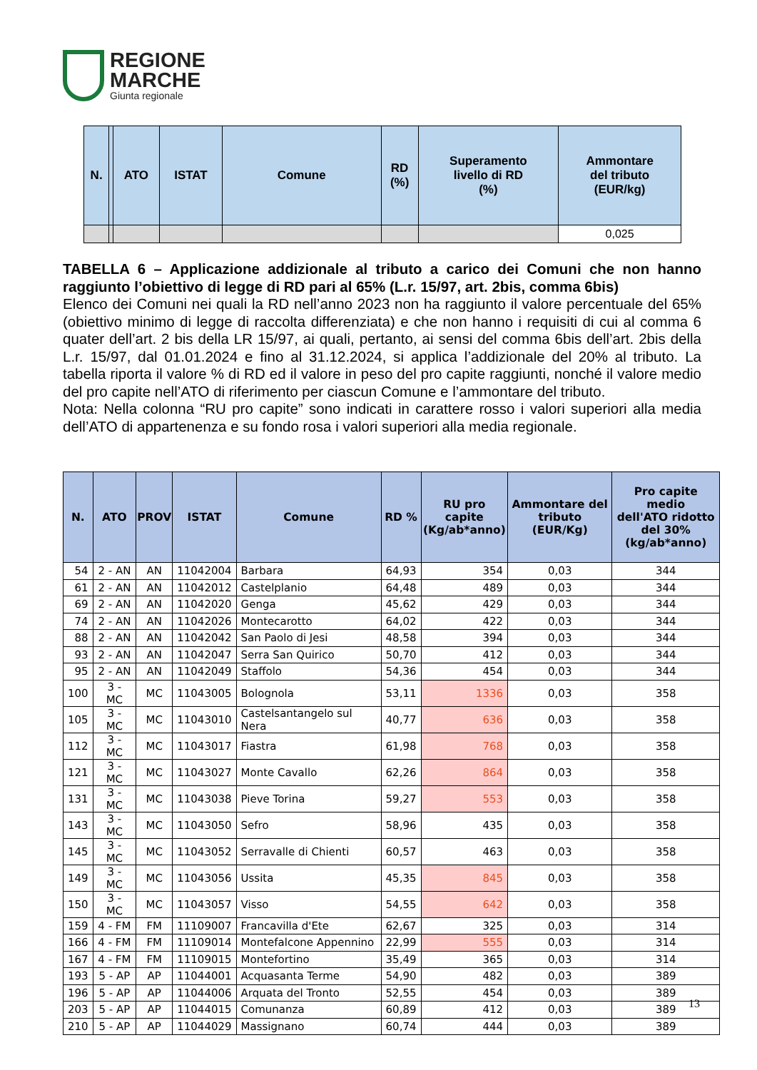REGIONE
MARCHE
Giunta regionale
| N. | | ATO | ISTAT | Comune | RD (%) | Superamento livello di RD (%) | Ammontare del tributo (EUR/kg) |
| --- | --- | --- | --- | --- | --- | --- | --- |
| | | | | | | | 0,025 |
TABELLA 6 – Applicazione addizionale al tributo a carico dei Comuni che non hanno raggiunto l’obiettivo di legge di RD pari al 65% (L.r. 15/97, art. 2bis, comma 6bis)
Elenco dei Comuni nei quali la RD nell’anno 2023 non ha raggiunto il valore percentuale del 65% (obiettivo minimo di legge di raccolta differenziata) e che non hanno i requisiti di cui al comma 6 quater dell’art. 2 bis della LR 15/97, ai quali, pertanto, ai sensi del comma 6bis dell’art. 2bis della L.r. 15/97, dal 01.01.2024 e fino al 31.12.2024, si applica l’addizionale del 20% al tributo. La tabella riporta il valore % di RD ed il valore in peso del pro capite raggiunti, nonché il valore medio del pro capite nell’ATO di riferimento per ciascun Comune e l’ammontare del tributo.
Nota: Nella colonna “RU pro capite” sono indicati in carattere rosso i valori superiori alla media dell’ATO di appartenenza e su fondo rosa i valori superiori alla media regionale.
| N. | ATO | PROV | ISTAT | Comune | RD % | RU pro capite (Kg/ab*anno) | Ammontare del tributo (EUR/Kg) | Pro capite medio dell'ATO ridotto del 30% (kg/ab*anno) |
| --- | --- | --- | --- | --- | --- | --- | --- | --- |
| 54 | 2 - AN | AN | 11042004 | Barbara | 64,93 | 354 | 0,03 | 344 |
| 61 | 2 - AN | AN | 11042012 | Castelplanio | 64,48 | 489 | 0,03 | 344 |
| 69 | 2 - AN | AN | 11042020 | Genga | 45,62 | 429 | 0,03 | 344 |
| 74 | 2 - AN | AN | 11042026 | Montecarotto | 64,02 | 422 | 0,03 | 344 |
| 88 | 2 - AN | AN | 11042042 | San Paolo di Jesi | 48,58 | 394 | 0,03 | 344 |
| 93 | 2 - AN | AN | 11042047 | Serra San Quirico | 50,70 | 412 | 0,03 | 344 |
| 95 | 2 - AN | AN | 11042049 | Staffolo | 54,36 | 454 | 0,03 | 344 |
| 100 | 3 - MC | MC | 11043005 | Bolognola | 53,11 | 1336 | 0,03 | 358 |
| 105 | 3 - MC | MC | 11043010 | Castelsantangelo sul Nera | 40,77 | 636 | 0,03 | 358 |
| 112 | 3 - MC | MC | 11043017 | Fiastra | 61,98 | 768 | 0,03 | 358 |
| 121 | 3 - MC | MC | 11043027 | Monte Cavallo | 62,26 | 864 | 0,03 | 358 |
| 131 | 3 - MC | MC | 11043038 | Pieve Torina | 59,27 | 553 | 0,03 | 358 |
| 143 | 3 - MC | MC | 11043050 | Sefro | 58,96 | 435 | 0,03 | 358 |
| 145 | 3 - MC | MC | 11043052 | Serravalle di Chienti | 60,57 | 463 | 0,03 | 358 |
| 149 | 3 - MC | MC | 11043056 | Ussita | 45,35 | 845 | 0,03 | 358 |
| 150 | 3 - MC | MC | 11043057 | Visso | 54,55 | 642 | 0,03 | 358 |
| 159 | 4 - FM | FM | 11109007 | Francavilla d'Ete | 62,67 | 325 | 0,03 | 314 |
| 166 | 4 - FM | FM | 11109014 | Montefalcone Appennino | 22,99 | 555 | 0,03 | 314 |
| 167 | 4 - FM | FM | 11109015 | Montefortino | 35,49 | 365 | 0,03 | 314 |
| 193 | 5 - AP | AP | 11044001 | Acquasanta Terme | 54,90 | 482 | 0,03 | 389 |
| 196 | 5 - AP | AP | 11044006 | Arquata del Tronto | 52,55 | 454 | 0,03 | 389 |
| 203 | 5 - AP | AP | 11044015 | Comunanza | 60,89 | 412 | 0,03 | 389 |
| 210 | 5 - AP | AP | 11044029 | Massignano | 60,74 | 444 | 0,03 | 389 |
13